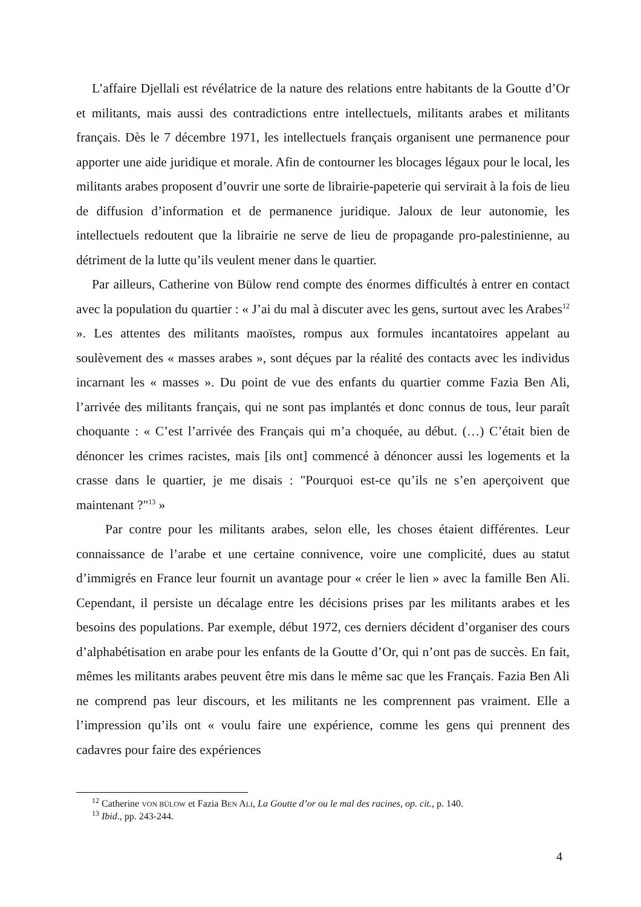L’affaire Djellali est révélatrice de la nature des relations entre habitants de la Goutte d’Or et militants, mais aussi des contradictions entre intellectuels, militants arabes et militants français. Dès le 7 décembre 1971, les intellectuels français organisent une permanence pour apporter une aide juridique et morale. Afin de contourner les blocages légaux pour le local, les militants arabes proposent d’ouvrir une sorte de librairie-papeterie qui servirait à la fois de lieu de diffusion d’information et de permanence juridique. Jaloux de leur autonomie, les intellectuels redoutent que la librairie ne serve de lieu de propagande pro-palestinienne, au détriment de la lutte qu’ils veulent mener dans le quartier.
Par ailleurs, Catherine von Bülow rend compte des énormes difficultés à entrer en contact avec la population du quartier : « J’ai du mal à discuter avec les gens, surtout avec les Arabes<sup>12</sup> ». Les attentes des militants maoïstes, rompus aux formules incantatoires appelant au soulèvement des « masses arabes », sont déçues par la réalité des contacts avec les individus incarnant les « masses ». Du point de vue des enfants du quartier comme Fazia Ben Ali, l’arrivée des militants français, qui ne sont pas implantés et donc connus de tous, leur paraît choquante : « C’est l’arrivée des Français qui m’a choquée, au début. (…) C’était bien de dénoncer les crimes racistes, mais [ils ont] commencé à dénoncer aussi les logements et la crasse dans le quartier, je me disais : "Pourquoi est-ce qu’ils ne s’en aperçoivent que maintenant ?"<sup>13</sup> »
Par contre pour les militants arabes, selon elle, les choses étaient différentes. Leur connaissance de l’arabe et une certaine connivence, voire une complicité, dues au statut d’immigrés en France leur fournit un avantage pour « créer le lien » avec la famille Ben Ali. Cependant, il persiste un décalage entre les décisions prises par les militants arabes et les besoins des populations. Par exemple, début 1972, ces derniers décident d’organiser des cours d’alphabétisation en arabe pour les enfants de la Goutte d’Or, qui n’ont pas de succès. En fait, mêmes les militants arabes peuvent être mis dans le même sac que les Français. Fazia Ben Ali ne comprend pas leur discours, et les militants ne les comprennent pas vraiment. Elle a l’impression qu’ils ont « voulu faire une expérience, comme les gens qui prennent des cadavres pour faire des expériences
<sup>12</sup> Catherine VON BÜLOW et Fazia BEN ALI, La Goutte d’or ou le mal des racines, op. cit., p. 140.
<sup>13</sup> Ibid., pp. 243-244.
4